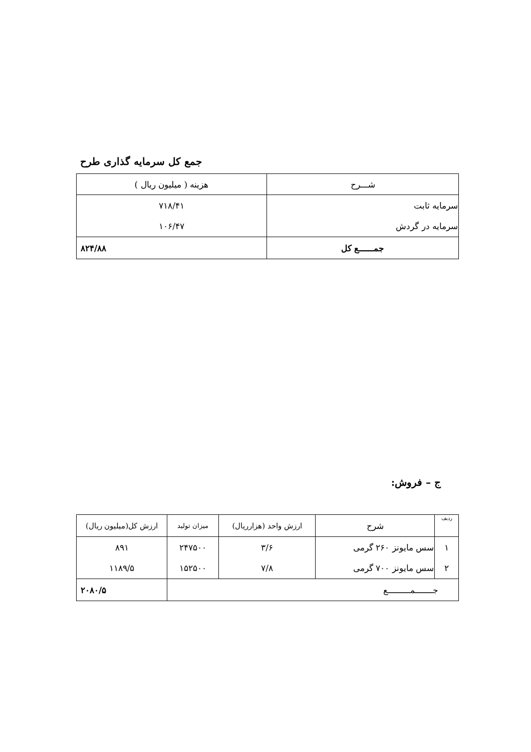جمع کل سرمایه گذاری طرح
| شـــرح | هزینه ( میلیون ریال ) |
| --- | --- |
| سرمایه ثابت | ۷۱۸/۴۱ |
| سرمایه در گردش | ۱۰۶/۴۷ |
| جمــــــع کل | ۸۲۴/۸۸ |
ج – فروش:
| ردیف | شرح | ارزش واحد (هزارریال) | میزان تولید | ارزش کل(میلیون ریال) |
| --- | --- | --- | --- | --- |
| ۱ | سس مایونز ۲۶۰ گرمی | ۳/۶ | ۲۴۷۵۰۰ | ۸۹۱ |
| ۲ | سس مایونز ۷۰۰ گرمی | ۷/۸ | ۱۵۲۵۰۰ | ۱۱۸۹/۵ |
| جـــــــمـــــــــع | | | | ۲۰۸۰/۵ |